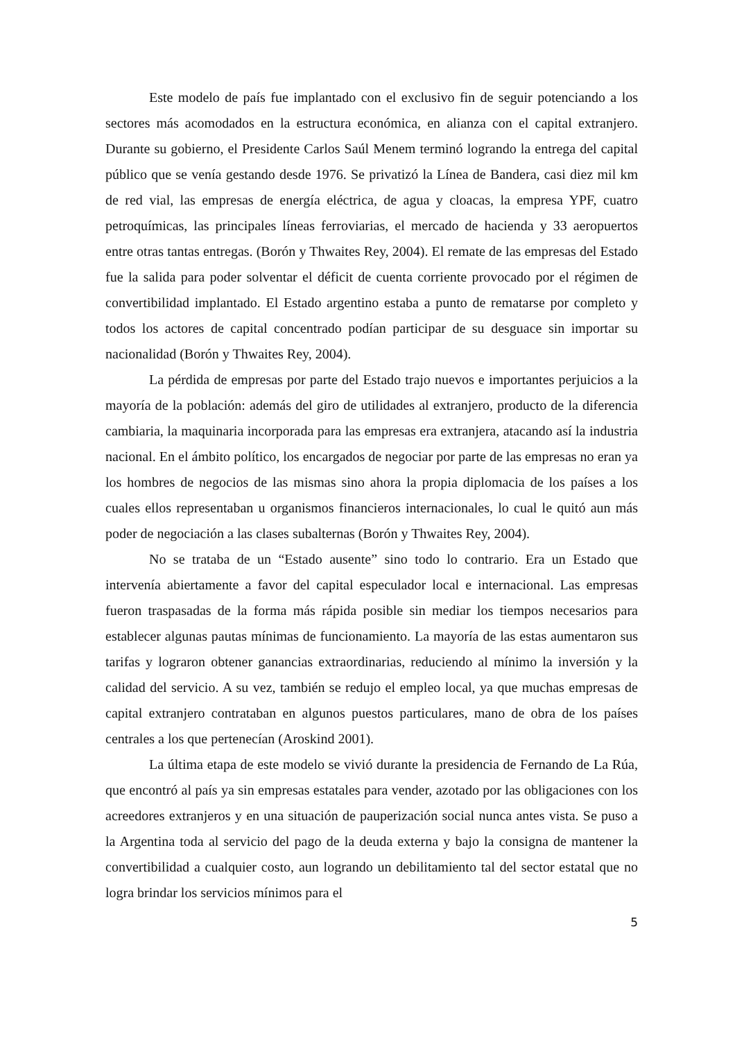Este modelo de país fue implantado con el exclusivo fin de seguir potenciando a los sectores más acomodados en la estructura económica, en alianza con el capital extranjero. Durante su gobierno, el Presidente Carlos Saúl Menem terminó logrando la entrega del capital público que se venía gestando desde 1976. Se privatizó la Línea de Bandera, casi diez mil km de red vial, las empresas de energía eléctrica, de agua y cloacas, la empresa YPF, cuatro petroquímicas, las principales líneas ferroviarias, el mercado de hacienda y 33 aeropuertos entre otras tantas entregas. (Borón y Thwaites Rey, 2004). El remate de las empresas del Estado fue la salida para poder solventar el déficit de cuenta corriente provocado por el régimen de convertibilidad implantado. El Estado argentino estaba a punto de rematarse por completo y todos los actores de capital concentrado podían participar de su desguace sin importar su nacionalidad (Borón y Thwaites Rey, 2004).
La pérdida de empresas por parte del Estado trajo nuevos e importantes perjuicios a la mayoría de la población: además del giro de utilidades al extranjero, producto de la diferencia cambiaria, la maquinaria incorporada para las empresas era extranjera, atacando así la industria nacional. En el ámbito político, los encargados de negociar por parte de las empresas no eran ya los hombres de negocios de las mismas sino ahora la propia diplomacia de los países a los cuales ellos representaban u organismos financieros internacionales, lo cual le quitó aun más poder de negociación a las clases subalternas (Borón y Thwaites Rey, 2004).
No se trataba de un “Estado ausente” sino todo lo contrario. Era un Estado que intervenía abiertamente a favor del capital especulador local e internacional. Las empresas fueron traspasadas de la forma más rápida posible sin mediar los tiempos necesarios para establecer algunas pautas mínimas de funcionamiento. La mayoría de las estas aumentaron sus tarifas y lograron obtener ganancias extraordinarias, reduciendo al mínimo la inversión y la calidad del servicio. A su vez, también se redujo el empleo local, ya que muchas empresas de capital extranjero contrataban en algunos puestos particulares, mano de obra de los países centrales a los que pertenecían (Aroskind 2001).
La última etapa de este modelo se vivió durante la presidencia de Fernando de La Rúa, que encontró al país ya sin empresas estatales para vender, azotado por las obligaciones con los acreedores extranjeros y en una situación de pauperización social nunca antes vista. Se puso a la Argentina toda al servicio del pago de la deuda externa y bajo la consigna de mantener la convertibilidad a cualquier costo, aun logrando un debilitamiento tal del sector estatal que no logra brindar los servicios mínimos para el
5